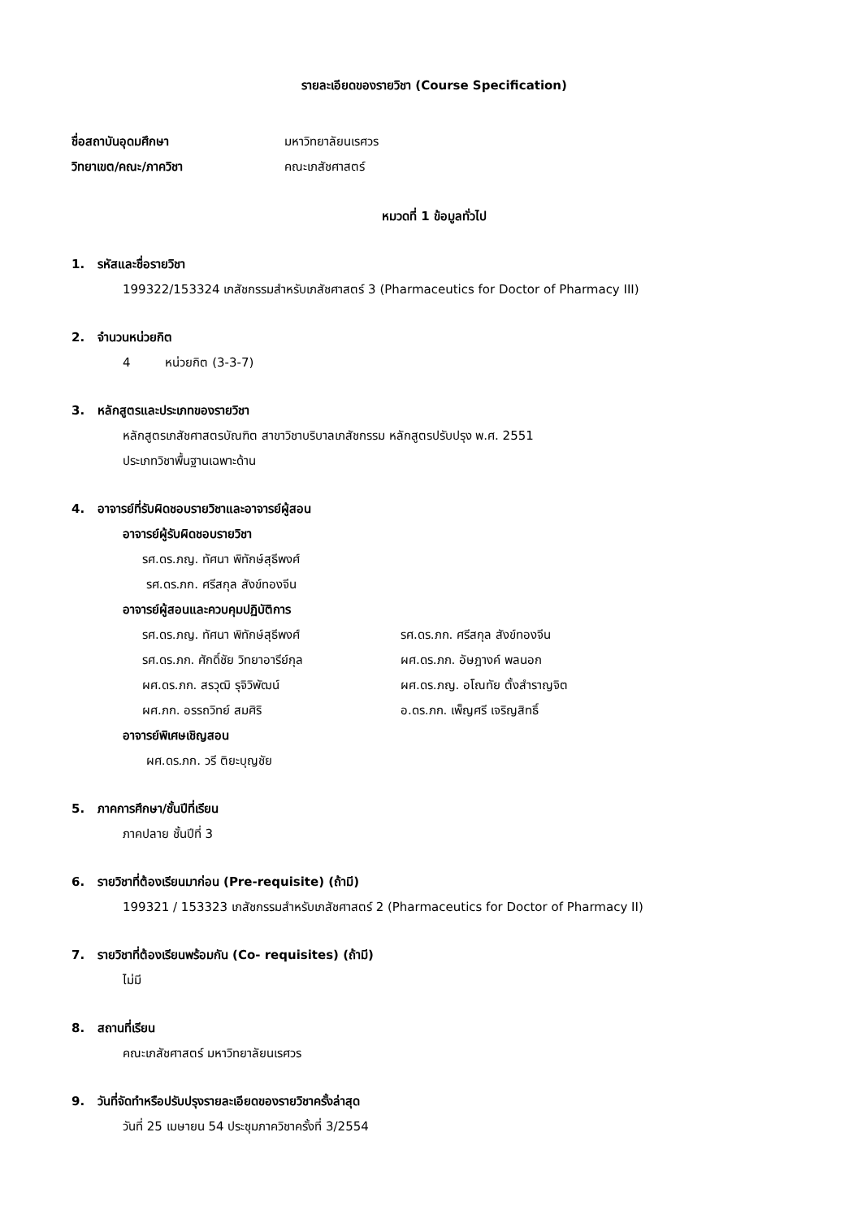รายละเอียดของรายวิชา (Course Specification)
ชื่อสถาบันอุดมศึกษา มหาวิทยาลัยนเรศวร
วิทยาเขต/คณะ/ภาควิชา คณะเภสัชศาสตร์
หมวดที่ 1 ข้อมูลทั่วไป
1. รหัสและชื่อรายวิชา
199322/153324 เภสัชกรรมสำหรับเภสัชศาสตร์ 3 (Pharmaceutics for Doctor of Pharmacy III)
2. จำนวนหน่วยกิต
4 หน่วยกิต (3-3-7)
3. หลักสูตรและประเภทของรายวิชา
หลักสูตรเภสัชศาสตรบัณฑิต สาขาวิชาบริบาลเภสัชกรรม หลักสูตรปรับปรุง พ.ศ. 2551
ประเภทวิชาพื้นฐานเฉพาะด้าน
4. อาจารย์ที่รับผิดชอบรายวิชาและอาจารย์ผู้สอน
อาจารย์ผู้รับผิดชอบรายวิชา
รศ.ดร.ภญ. ทัศนา พิทักษ์สุธีพงศ์
รศ.ดร.ภก. ศรีสกุล สังข์ทองจีน
อาจารย์ผู้สอนและควบคุมปฏิบัติการ
รศ.ดร.ภญ. ทัศนา พิทักษ์สุธีพงศ์ รศ.ดร.ภก. ศรีสกุล สังข์ทองจีน
รศ.ดร.ภก. ศักดิ์ชัย วิทยาอารีย์กุล ผศ.ดร.ภก. อัษฎางค์ พลนอก
ผศ.ดร.ภก. สรวุฒิ รุจิวิพัฒน์ ผศ.ดร.ภญ. อโณทัย ตั้งสำราญจิต
ผศ.ภก. อรรถวิทย์ สมศิริ อ.ดร.ภก. เพ็ญศรี เจริญสิทธิ์
อาจารย์พิเศษเชิญสอน
ผศ.ดร.ภก. วรี ติยะบุญชัย
5. ภาคการศึกษา/ชั้นปีที่เรียน
ภาคปลาย ชั้นปีที่ 3
6. รายวิชาที่ต้องเรียนมาก่อน (Pre-requisite) (ถ้ามี)
199321 / 153323 เภสัชกรรมสำหรับเภสัชศาสตร์ 2 (Pharmaceutics for Doctor of Pharmacy II)
7. รายวิชาที่ต้องเรียนพร้อมกัน (Co- requisites) (ถ้ามี)
ไม่มี
8. สถานที่เรียน
คณะเภสัชศาสตร์ มหาวิทยาลัยนเรศวร
9. วันที่จัดทำหรือปรับปรุงรายละเอียดของรายวิชาครั้งล่าสุด
วันที่ 25 เมษายน 54 ประชุมภาควิชาครั้งที่ 3/2554